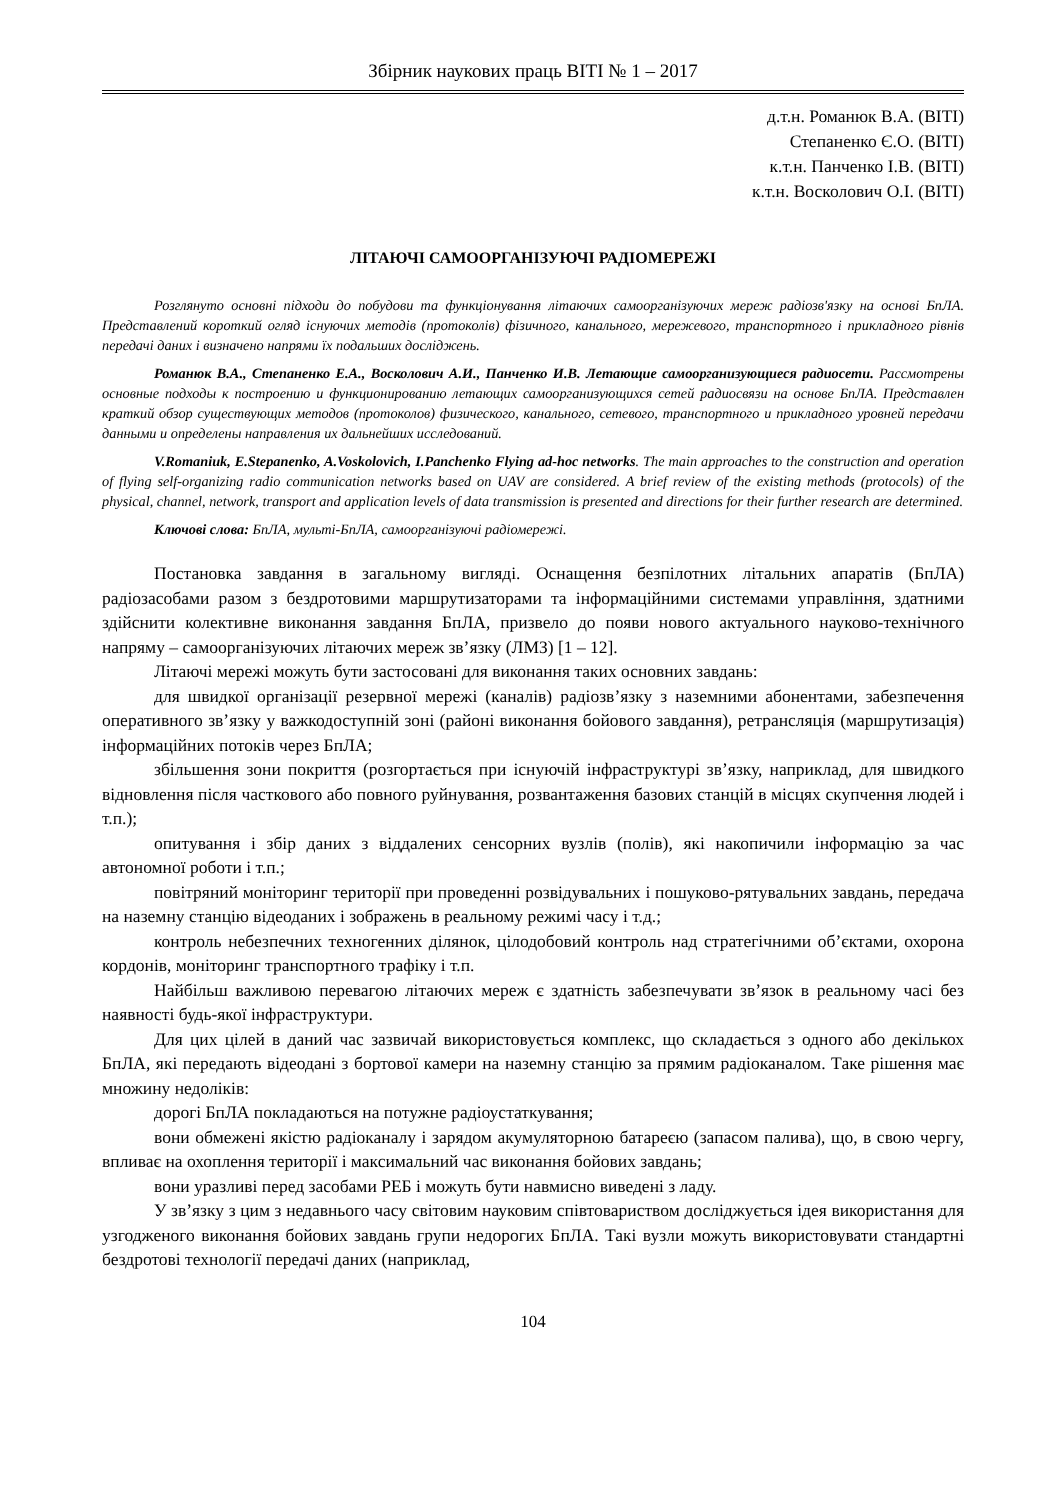Збірник наукових праць ВІТІ № 1 – 2017
д.т.н. Романюк В.А. (ВІТІ)
Степаненко Є.О. (ВІТІ)
к.т.н. Панченко І.В. (ВІТІ)
к.т.н. Восколович О.І. (ВІТІ)
ЛІТАЮЧІ САМООРГАНІЗУЮЧІ РАДІОМЕРЕЖІ
Розглянуто основні підходи до побудови та функціонування літаючих самоорганізуючих мереж радіозв'язку на основі БпЛА. Представлений короткий огляд існуючих методів (протоколів) фізичного, канального, мережевого, транспортного і прикладного рівнів передачі даних і визначено напрями їх подальших досліджень.
Романюк В.А., Степаненко Е.А., Восколович А.И., Панченко И.В. Летающие самоорганизующиеся радиосети. Рассмотрены основные подходы к построению и функционированию летающих самоорганизующихся сетей радиосвязи на основе БпЛА. Представлен краткий обзор существующих методов (протоколов) физического, канального, сетевого, транспортного и прикладного уровней передачи данными и определены направления их дальнейших исследований.
V.Romaniuk, E.Stepanenko, A.Voskolovich, I.Panchenko Flying ad-hoc networks. The main approaches to the construction and operation of flying self-organizing radio communication networks based on UAV are considered. A brief review of the existing methods (protocols) of the physical, channel, network, transport and application levels of data transmission is presented and directions for their further research are determined.
Ключові слова: БпЛА, мульті-БпЛА, самоорганізуючі радіомережі.
Постановка завдання в загальному вигляді. Оснащення безпілотних літальних апаратів (БпЛА) радіозасобами разом з бездротовими маршрутизаторами та інформаційними системами управління, здатними здійснити колективне виконання завдання БпЛА, призвело до появи нового актуального науково-технічного напряму – самоорганізуючих літаючих мереж зв’язку (ЛМЗ) [1 – 12].
Літаючі мережі можуть бути застосовані для виконання таких основних завдань:
для швидкої організації резервної мережі (каналів) радіозв’язку з наземними абонентами, забезпечення оперативного зв’язку у важкодоступній зоні (районі виконання бойового завдання), ретрансляція (маршрутизація) інформаційних потоків через БпЛА;
збільшення зони покриття (розгортається при існуючій інфраструктурі зв’язку, наприклад, для швидкого відновлення після часткового або повного руйнування, розвантаження базових станцій в місцях скупчення людей і т.п.);
опитування і збір даних з віддалених сенсорних вузлів (полів), які накопичили інформацію за час автономної роботи і т.п.;
повітряний моніторинг території при проведенні розвідувальних і пошуково-рятувальних завдань, передача на наземну станцію відеоданих і зображень в реальному режимі часу і т.д.;
контроль небезпечних техногенних ділянок, цілодобовий контроль над стратегічними об’єктами, охорона кордонів, моніторинг транспортного трафіку і т.п.
Найбільш важливою перевагою літаючих мереж є здатність забезпечувати зв’язок в реальному часі без наявності будь-якої інфраструктури.
Для цих цілей в даний час зазвичай використовується комплекс, що складається з одного або декількох БпЛА, які передають відеодані з бортової камери на наземну станцію за прямим радіоканалом. Таке рішення має множину недоліків:
дорогі БпЛА покладаються на потужне радіоустаткування;
вони обмежені якістю радіоканалу і зарядом акумуляторною батареєю (запасом палива), що, в свою чергу, впливає на охоплення території і максимальний час виконання бойових завдань;
вони уразливі перед засобами РЕБ і можуть бути навмисно виведені з ладу.
У зв’язку з цим з недавнього часу світовим науковим співтовариством досліджується ідея використання для узгодженого виконання бойових завдань групи недорогих БпЛА. Такі вузли можуть використовувати стандартні бездротові технології передачі даних (наприклад,
104